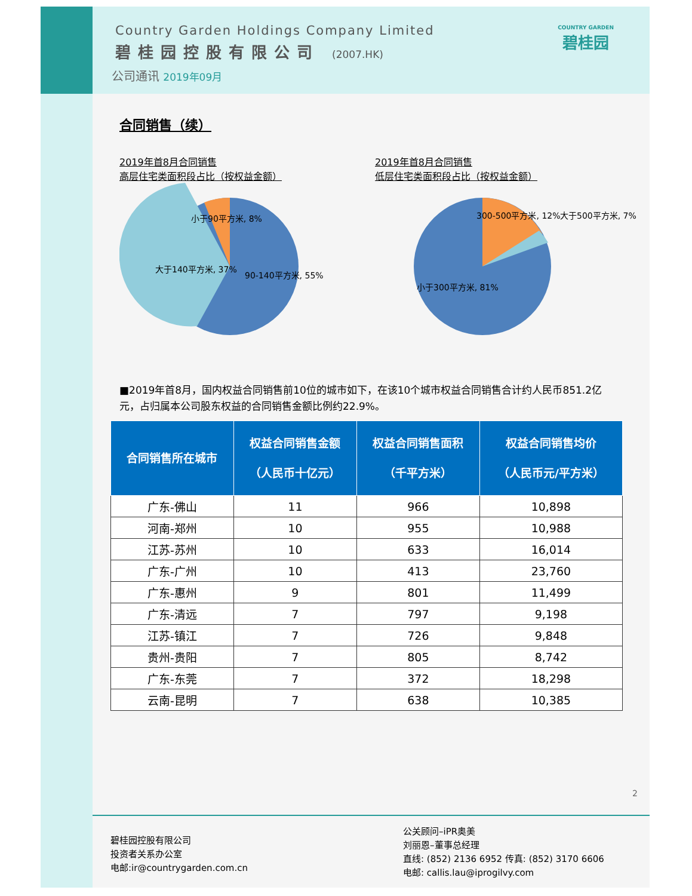Country Garden Holdings Company Limited
碧桂园控股有限公司 (2007.HK)
公司通讯 2019年09月
COUNTRY GARDEN
碧桂园
合同销售（续）
2019年首8月合同销售
高层住宅类面积段占比（按权益金额）
小于90平方米, 8%
大于140平方米, 37%
90-140平方米, 55%
2019年首8月合同销售
低层住宅类面积段占比（按权益金额）
300-500平方米, 12%
大于500平方米, 7%
小于300平方米, 81%
■2019年首8月，国内权益合同销售前10位的城市如下，在该10个城市权益合同销售合计约人民币851.2亿元，占归属本公司股东权益的合同销售金额比例约22.9%。
| 合同销售所在城市 | 权益合同销售金额 （人民币十亿元） | 权益合同销售面积 （千平方米） | 权益合同销售均价 （人民币元/平方米） |
| --- | --- | --- | --- |
| 广东-佛山 | 11 | 966 | 10,898 |
| 河南-郑州 | 10 | 955 | 10,988 |
| 江苏-苏州 | 10 | 633 | 16,014 |
| 广东-广州 | 10 | 413 | 23,760 |
| 广东-惠州 | 9 | 801 | 11,499 |
| 广东-清远 | 7 | 797 | 9,198 |
| 江苏-镇江 | 7 | 726 | 9,848 |
| 贵州-贵阳 | 7 | 805 | 8,742 |
| 广东-东莞 | 7 | 372 | 18,298 |
| 云南-昆明 | 7 | 638 | 10,385 |
2
碧桂园控股有限公司
投资者关系办公室
电邮:ir@countrygarden.com.cn
公关顾问–iPR奥美
刘丽恩–董事总经理
直线: (852) 2136 6952 传真: (852) 3170 6606
电邮: callis.lau@iprogilvy.com